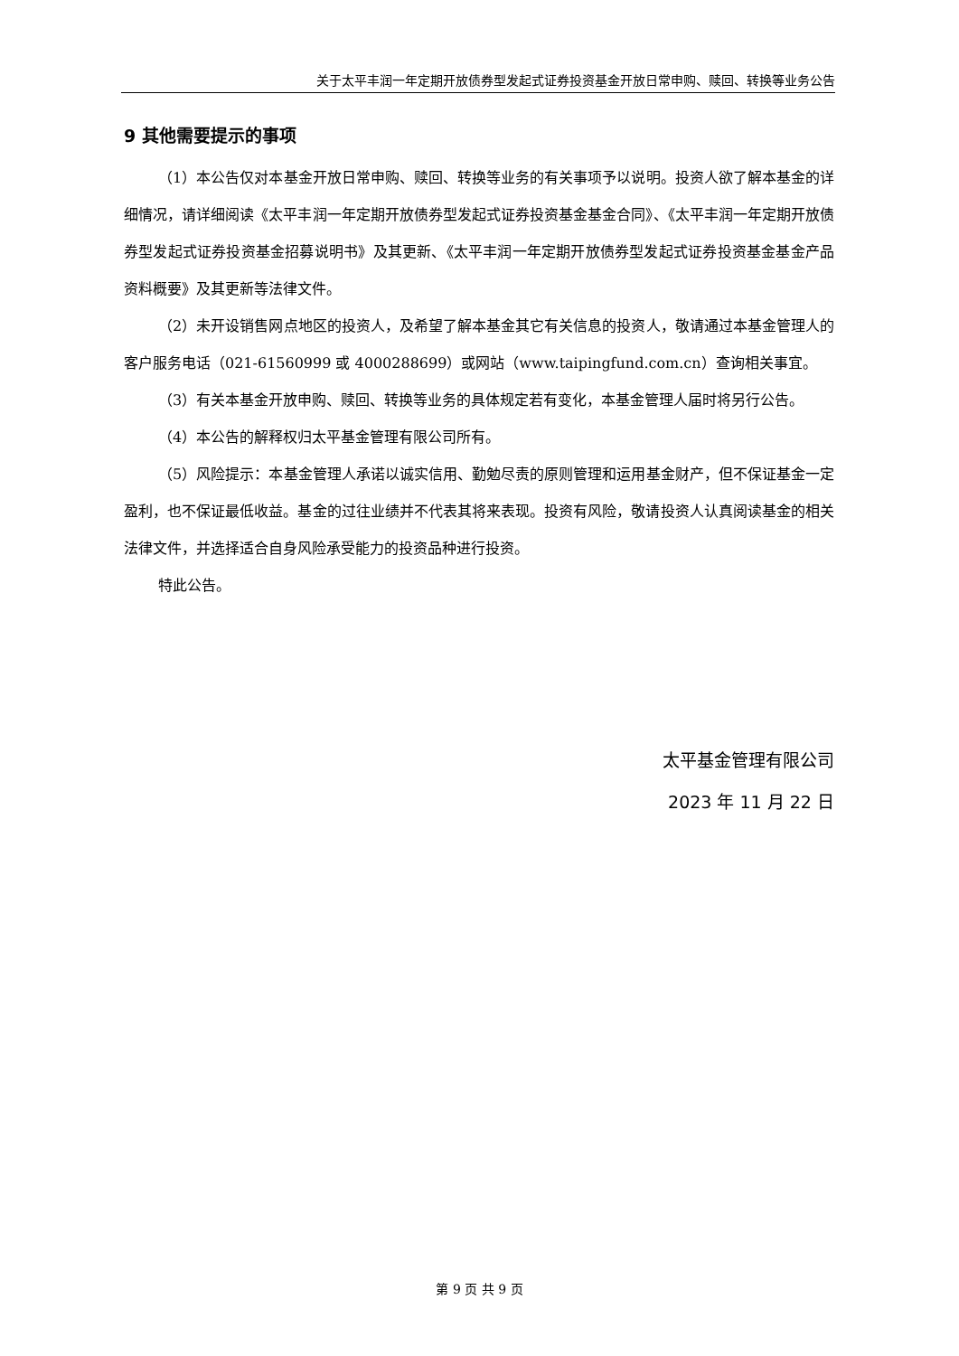关于太平丰润一年定期开放债券型发起式证券投资基金开放日常申购、赎回、转换等业务公告
9 其他需要提示的事项
（1）本公告仅对本基金开放日常申购、赎回、转换等业务的有关事项予以说明。投资人欲了解本基金的详细情况，请详细阅读《太平丰润一年定期开放债券型发起式证券投资基金基金合同》、《太平丰润一年定期开放债券型发起式证券投资基金招募说明书》及其更新、《太平丰润一年定期开放债券型发起式证券投资基金基金产品资料概要》及其更新等法律文件。
（2）未开设销售网点地区的投资人，及希望了解本基金其它有关信息的投资人，敬请通过本基金管理人的客户服务电话（021-61560999 或 4000288699）或网站（www.taipingfund.com.cn）查询相关事宜。
（3）有关本基金开放申购、赎回、转换等业务的具体规定若有变化，本基金管理人届时将另行公告。
（4）本公告的解释权归太平基金管理有限公司所有。
（5）风险提示：本基金管理人承诺以诚实信用、勤勉尽责的原则管理和运用基金财产，但不保证基金一定盈利，也不保证最低收益。基金的过往业绩并不代表其将来表现。投资有风险，敬请投资人认真阅读基金的相关法律文件，并选择适合自身风险承受能力的投资品种进行投资。
特此公告。
太平基金管理有限公司
2023 年 11 月 22 日
第 9 页 共 9 页